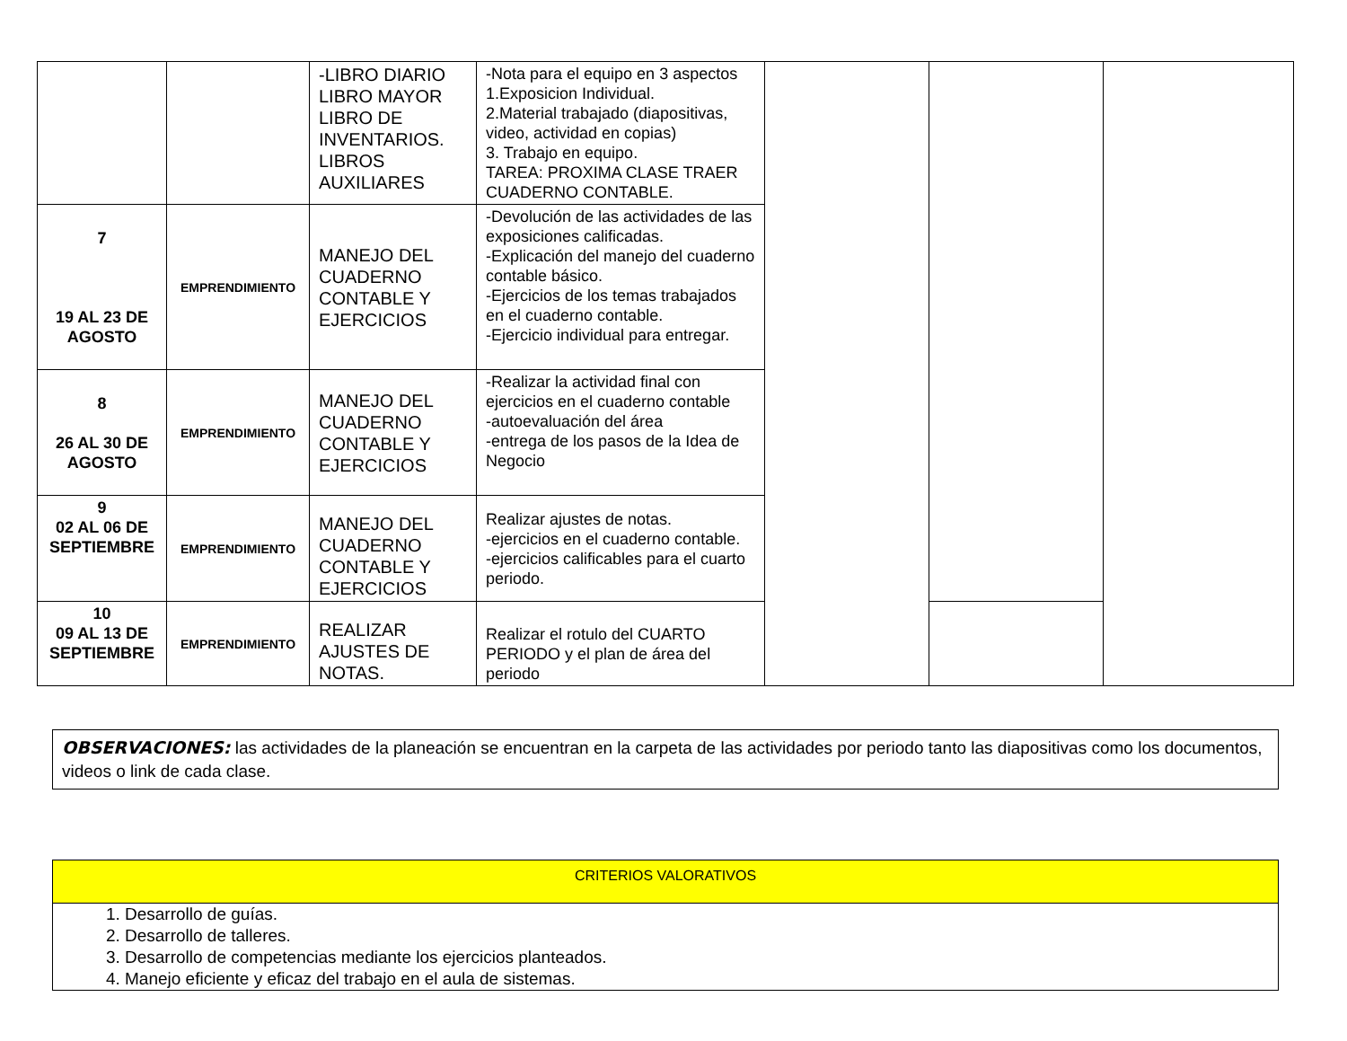| | | -LIBRO DIARIO LIBRO MAYOR LIBRO DE INVENTARIOS. LIBROS AUXILIARES | -Nota para el equipo en 3 aspectos 1.Exposicion Individual. 2.Material trabajado (diapositivas, video, actividad en copias) 3. Trabajo en equipo. TAREA: PROXIMA CLASE TRAER CUADERNO CONTABLE. | | | |
| 7 19 AL 23 DE AGOSTO | EMPRENDIMIENTO | MANEJO DEL CUADERNO CONTABLE Y EJERCICIOS | -Devolución de las actividades de las exposiciones calificadas. -Explicación del manejo del cuaderno contable básico. -Ejercicios de los temas trabajados en el cuaderno contable. -Ejercicio individual para entregar. | | | |
| 8 26 AL 30 DE AGOSTO | EMPRENDIMIENTO | MANEJO DEL CUADERNO CONTABLE Y EJERCICIOS | -Realizar la actividad final con ejercicios en el cuaderno contable -autoevaluación del área -entrega de los pasos de la Idea de Negocio | | | |
| 9 02 AL 06 DE SEPTIEMBRE | EMPRENDIMIENTO | MANEJO DEL CUADERNO CONTABLE Y EJERCICIOS | Realizar ajustes de notas. -ejercicios en el cuaderno contable. -ejercicios calificables para el cuarto periodo. | | | |
| 10 09 AL 13 DE SEPTIEMBRE | EMPRENDIMIENTO | REALIZAR AJUSTES DE NOTAS. | Realizar el rotulo del CUARTO PERIODO y el plan de área del periodo | | | |
OBSERVACIONES: las actividades de la planeación se encuentran en la carpeta de las actividades por periodo tanto las diapositivas como los documentos, videos o link de cada clase.
CRITERIOS VALORATIVOS
1. Desarrollo de guías.
2. Desarrollo de talleres.
3. Desarrollo de competencias mediante los ejercicios planteados.
4. Manejo eficiente y eficaz del trabajo en el aula de sistemas.